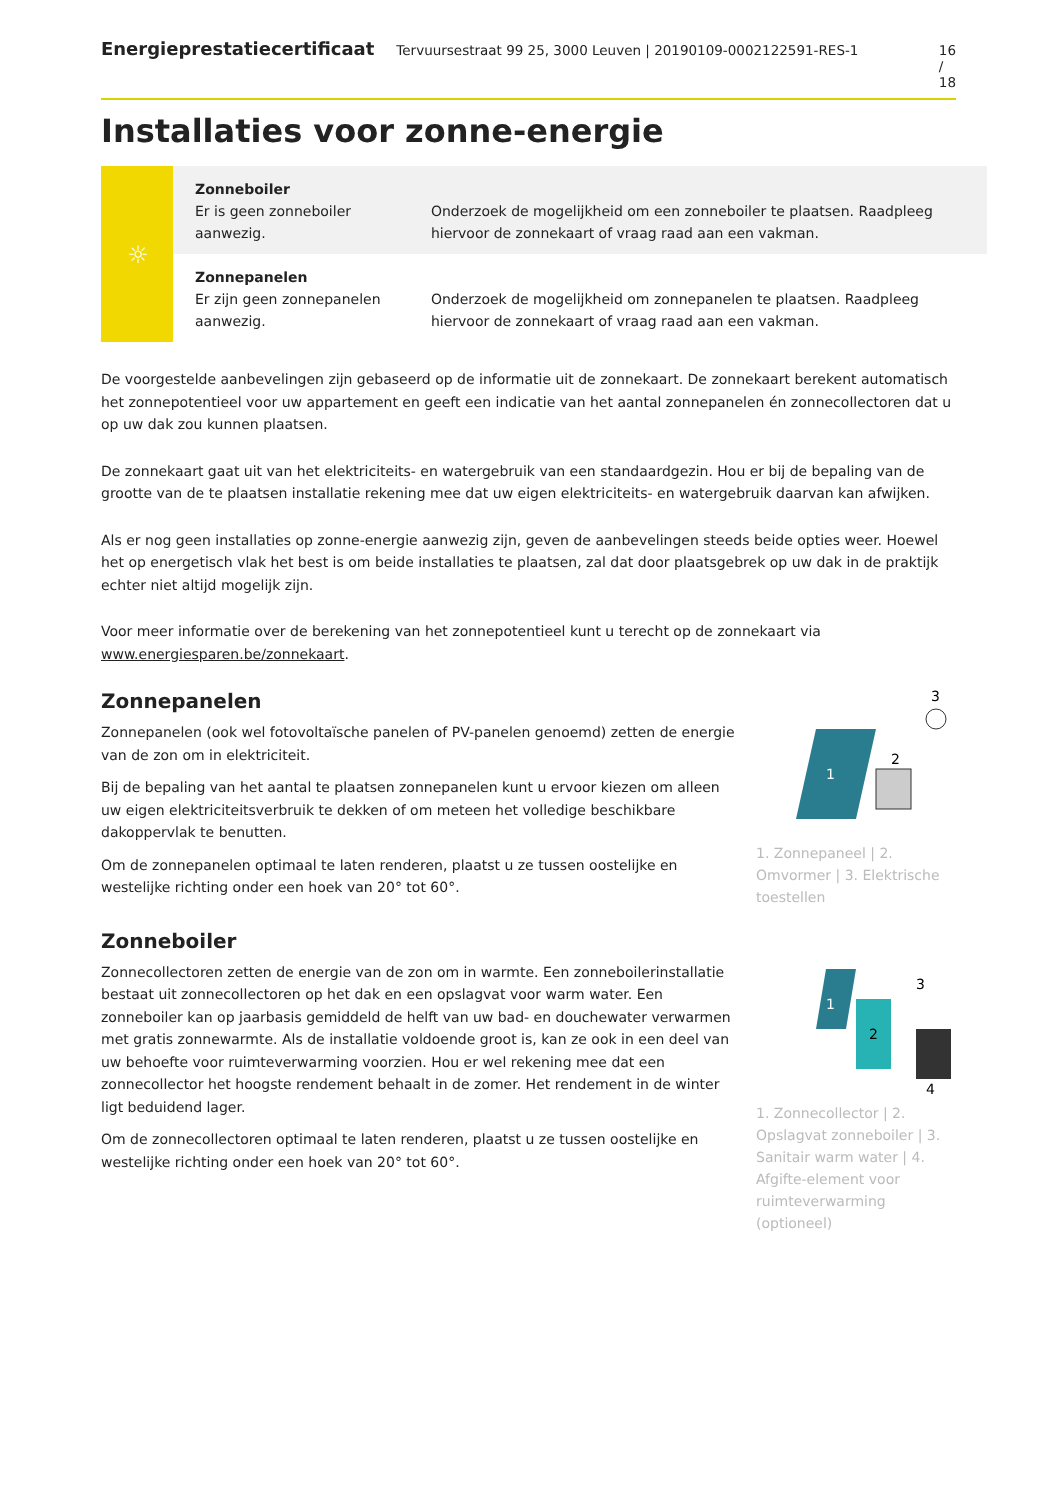Energieprestatiecertificaat Tervuursestraat 99 25, 3000 Leuven | 20190109-0002122591-RES-1 16 / 18
Installaties voor zonne-energie
| ☼ | Zonneboiler Er is geen zonneboiler aanwezig. | Onderzoek de mogelijkheid om een zonneboiler te plaatsen. Raadpleeg hiervoor de zonnekaart of vraag raad aan een vakman. |
| | Zonnepanelen Er zijn geen zonnepanelen aanwezig. | Onderzoek de mogelijkheid om zonnepanelen te plaatsen. Raadpleeg hiervoor de zonnekaart of vraag raad aan een vakman. |
De voorgestelde aanbevelingen zijn gebaseerd op de informatie uit de zonnekaart. De zonnekaart berekent automatisch het zonnepotentieel voor uw appartement en geeft een indicatie van het aantal zonnepanelen én zonnecollectoren dat u op uw dak zou kunnen plaatsen.
De zonnekaart gaat uit van het elektriciteits- en watergebruik van een standaardgezin. Hou er bij de bepaling van de grootte van de te plaatsen installatie rekening mee dat uw eigen elektriciteits- en watergebruik daarvan kan afwijken.
Als er nog geen installaties op zonne-energie aanwezig zijn, geven de aanbevelingen steeds beide opties weer. Hoewel het op energetisch vlak het best is om beide installaties te plaatsen, zal dat door plaatsgebrek op uw dak in de praktijk echter niet altijd mogelijk zijn.
Voor meer informatie over de berekening van het zonnepotentieel kunt u terecht op de zonnekaart via www.energiesparen.be/zonnekaart.
Zonnepanelen
Zonnepanelen (ook wel fotovoltaïsche panelen of PV-panelen genoemd) zetten de energie van de zon om in elektriciteit.
Bij de bepaling van het aantal te plaatsen zonnepanelen kunt u ervoor kiezen om alleen uw eigen elektriciteitsverbruik te dekken of om meteen het volledige beschikbare dakoppervlak te benutten.
Om de zonnepanelen optimaal te laten renderen, plaatst u ze tussen oostelijke en westelijke richting onder een hoek van 20° tot 60°.
1
2
3
1. Zonnepaneel | 2. Omvormer | 3. Elektrische toestellen
Zonneboiler
Zonnecollectoren zetten de energie van de zon om in warmte. Een zonneboilerinstallatie bestaat uit zonnecollectoren op het dak en een opslagvat voor warm water. Een zonneboiler kan op jaarbasis gemiddeld de helft van uw bad- en douchewater verwarmen met gratis zonnewarmte. Als de installatie voldoende groot is, kan ze ook in een deel van uw behoefte voor ruimteverwarming voorzien. Hou er wel rekening mee dat een zonnecollector het hoogste rendement behaalt in de zomer. Het rendement in de winter ligt beduidend lager.
Om de zonnecollectoren optimaal te laten renderen, plaatst u ze tussen oostelijke en westelijke richting onder een hoek van 20° tot 60°.
1
2
3
4
1. Zonnecollector | 2. Opslagvat zonneboiler | 3. Sanitair warm water | 4. Afgifte-element voor ruimteverwarming (optioneel)